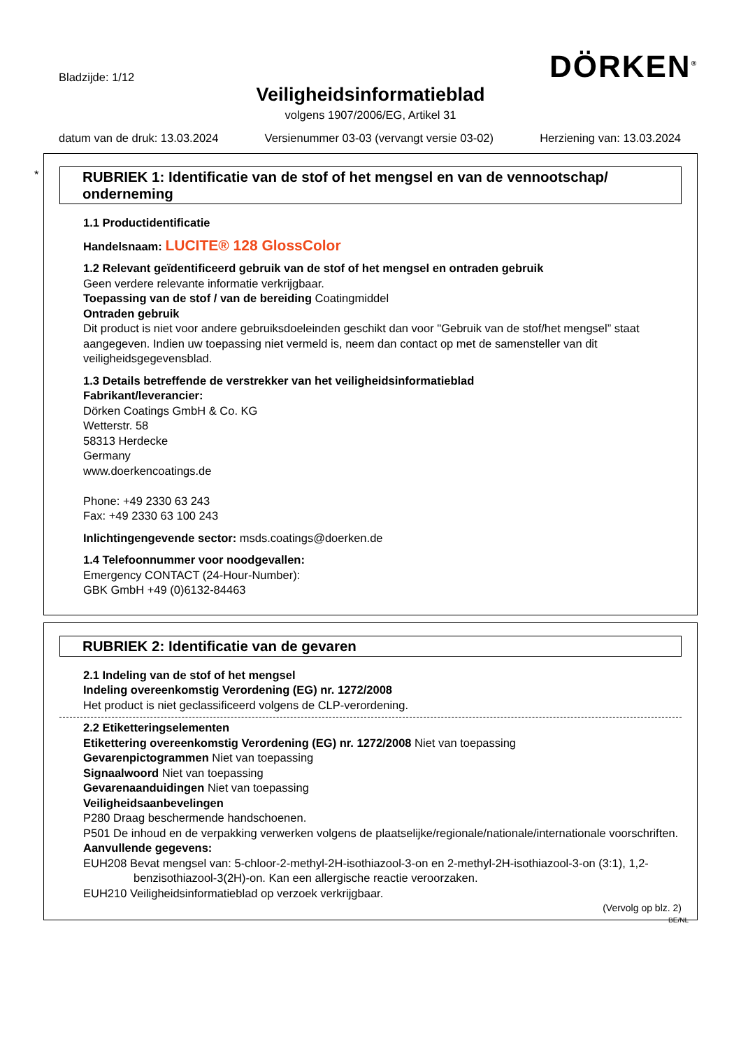Bladzijde: 1/12
DÖRKEN<sup>®</sup>
Veiligheidsinformatieblad
volgens 1907/2006/EG, Artikel 31
datum van de druk: 13.03.2024 Versienummer 03-03 (vervangt versie 03-02) Herziening van: 13.03.2024
*
RUBRIEK 1: Identificatie van de stof of het mengsel en van de vennootschap/ onderneming
1.1 Productidentificatie
Handelsnaam: LUCITE® 128 GlossColor
1.2 Relevant geïdentificeerd gebruik van de stof of het mengsel en ontraden gebruik
Geen verdere relevante informatie verkrijgbaar.
Toepassing van de stof / van de bereiding Coatingmiddel
Ontraden gebruik
Dit product is niet voor andere gebruiksdoeleinden geschikt dan voor "Gebruik van de stof/het mengsel” staat aangegeven. Indien uw toepassing niet vermeld is, neem dan contact op met de samensteller van dit veiligheidsgegevensblad.
1.3 Details betreffende de verstrekker van het veiligheidsinformatieblad
Fabrikant/leverancier:
Dörken Coatings GmbH & Co. KG
Wetterstr. 58
58313 Herdecke
Germany
www.doerkencoatings.de
Phone: +49 2330 63 243
Fax: +49 2330 63 100 243
Inlichtingengevende sector: msds.coatings@doerken.de
1.4 Telefoonnummer voor noodgevallen:
Emergency CONTACT (24-Hour-Number):
GBK GmbH +49 (0)6132-84463
RUBRIEK 2: Identificatie van de gevaren
2.1 Indeling van de stof of het mengsel
Indeling overeenkomstig Verordening (EG) nr. 1272/2008
Het product is niet geclassificeerd volgens de CLP-verordening.
2.2 Etiketteringselementen
Etikettering overeenkomstig Verordening (EG) nr. 1272/2008 Niet van toepassing
Gevarenpictogrammen Niet van toepassing
Signaalwoord Niet van toepassing
Gevarenaanduidingen Niet van toepassing
Veiligheidsaanbevelingen
P280 Draag beschermende handschoenen.
P501 De inhoud en de verpakking verwerken volgens de plaatselijke/regionale/nationale/internationale voorschriften.
Aanvullende gegevens:
EUH208 Bevat mengsel van: 5-chloor-2-methyl-2H-isothiazool-3-on en 2-methyl-2H-isothiazool-3-on (3:1), 1,2-benzisothiazool-3(2H)-on. Kan een allergische reactie veroorzaken.
EUH210 Veiligheidsinformatieblad op verzoek verkrijgbaar.
(Vervolg op blz. 2)
BE/NL